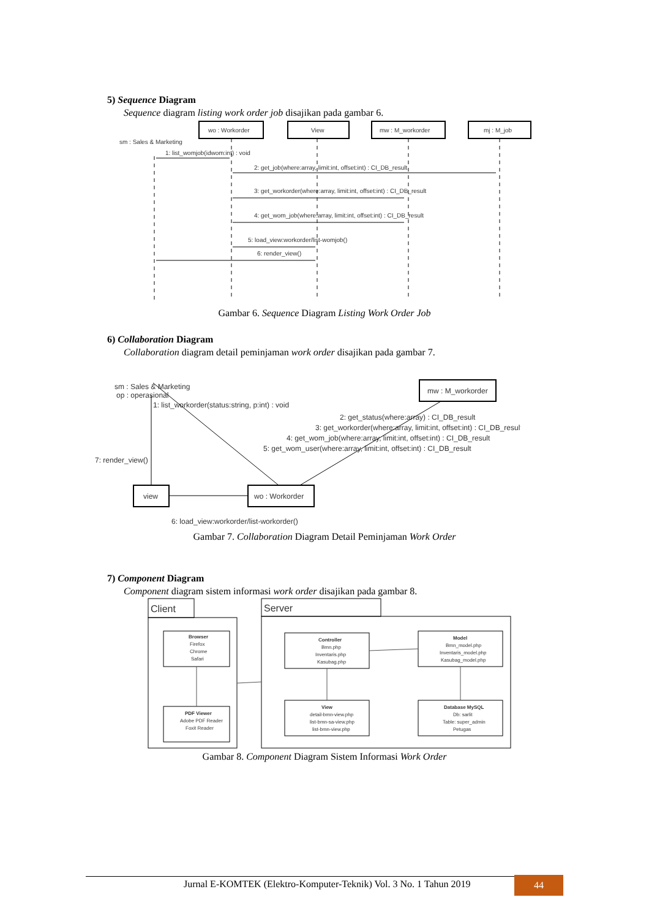5) Sequence Diagram
Sequence diagram listing work order job disajikan pada gambar 6.
wo : Workorder
View
mw : M_workorder
mj : M_job
sm : Sales & Marketing
1: list_womjob(idwom:int) : void
2: get_job(where:array, limit:int, offset:int) : CI_DB_result
3: get_workorder(where:array, limit:int, offset:int) : CI_DB_result
4: get_wom_job(where:array, limit:int, offset:int) : CI_DB_result
5: load_view:workorder/list-womjob()
6: render_view()
Gambar 6. Sequence Diagram Listing Work Order Job
6) Collaboration Diagram
Collaboration diagram detail peminjaman work order disajikan pada gambar 7.
sm : Sales & Marketing
op : operasional
1: list_workorder(status:string, p:int) : void
mw : M_workorder
2: get_status(where:array) : CI_DB_result
3: get_workorder(where:array, limit:int, offset:int) : CI_DB_result
4: get_wom_job(where:array, limit:int, offset:int) : CI_DB_result
5: get_wom_user(where:array, limit:int, offset:int) : CI_DB_result
7: render_view()
view
wo : Workorder
6: load_view:workorder/list-workorder()
Gambar 7. Collaboration Diagram Detail Peminjaman Work Order
7) Component Diagram
Component diagram sistem informasi work order disajikan pada gambar 8.
Client
Server
Browser
Firefox
Chrome
Safari
PDF Viewer
Adobe PDF Reader
Foxit Reader
Controller
Bmn.php
Inventaris.php
Kasubag.php
Model
Bmn_model.php
Inventaris_model.php
Kasubag_model.php
View
detail-bmn-view.php
list-bmn-sa-view.php
list-bmn-view.php
Database MySQL
Db: sarlit
Table: super_admin
Petugas
Gambar 8. Component Diagram Sistem Informasi Work Order
Jurnal E-KOMTEK (Elektro-Komputer-Teknik) Vol. 3 No. 1 Tahun 2019
44